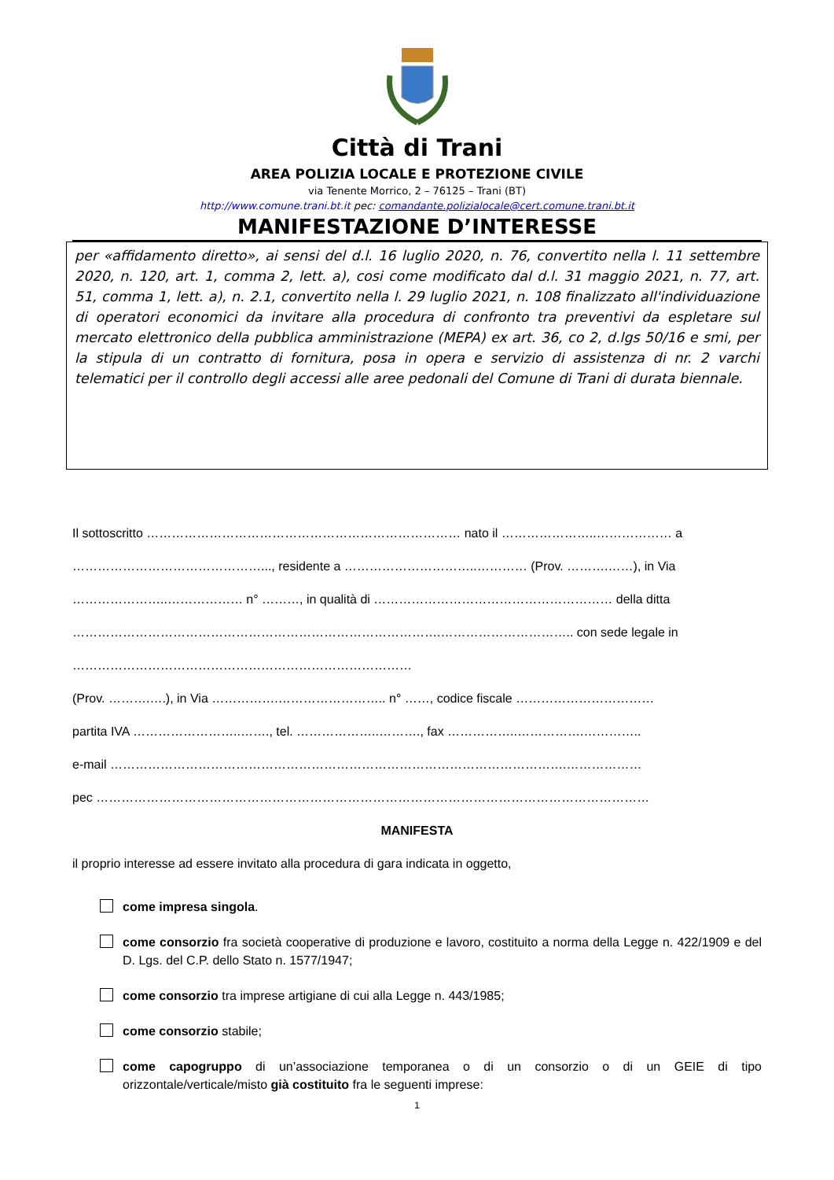Città di Trani
AREA POLIZIA LOCALE E PROTEZIONE CIVILE
via Tenente Morrico, 2 – 76125 – Trani (BT)
http://www.comune.trani.bt.it pec: comandante.polizialocale@cert.comune.trani.bt.it
MANIFESTAZIONE D’INTERESSE
per «affidamento diretto», ai sensi del d.l. 16 luglio 2020, n. 76, convertito nella l. 11 settembre 2020, n. 120, art. 1, comma 2, lett. a), cosi come modificato dal d.l. 31 maggio 2021, n. 77, art. 51, comma 1, lett. a), n. 2.1, convertito nella l. 29 luglio 2021, n. 108 finalizzato all'individuazione di operatori economici da invitare alla procedura di confronto tra preventivi da espletare sul mercato elettronico della pubblica amministrazione (MEPA) ex art. 36, co 2, d.lgs 50/16 e smi, per la stipula di un contratto di fornitura, posa in opera e servizio di assistenza di nr. 2 varchi telematici per il controllo degli accessi alle aree pedonali del Comune di Trani di durata biennale.
Il sottoscritto ………………………………………………………………… nato il …………………..……………… a
………………………………………..., residente a …………………………..………… (Prov. ……….……), in Via
…………………..……………… n° ………, in qualità di ………………………………………………… della ditta
…………………………………………………………………………….………………………….. con sede legale in
………………………………………………………………………
(Prov. ……….….), in Via …………….…………………….. n° ……, codice fiscale ……………………………
partita IVA ……………………..……., tel. ………………..………., fax ……………..…………….…………..
e-mail ……………………………………………………………………………………………….………………
pec ……………………………………………………………………………………………………………………
MANIFESTA
il proprio interesse ad essere invitato alla procedura di gara indicata in oggetto,
come impresa singola.
come consorzio fra società cooperative di produzione e lavoro, costituito a norma della Legge n. 422/1909 e del D. Lgs. del C.P. dello Stato n. 1577/1947;
come consorzio tra imprese artigiane di cui alla Legge n. 443/1985;
come consorzio stabile;
come capogruppo di un’associazione temporanea o di un consorzio o di un GEIE di tipo orizzontale/verticale/misto già costituito fra le seguenti imprese:
1